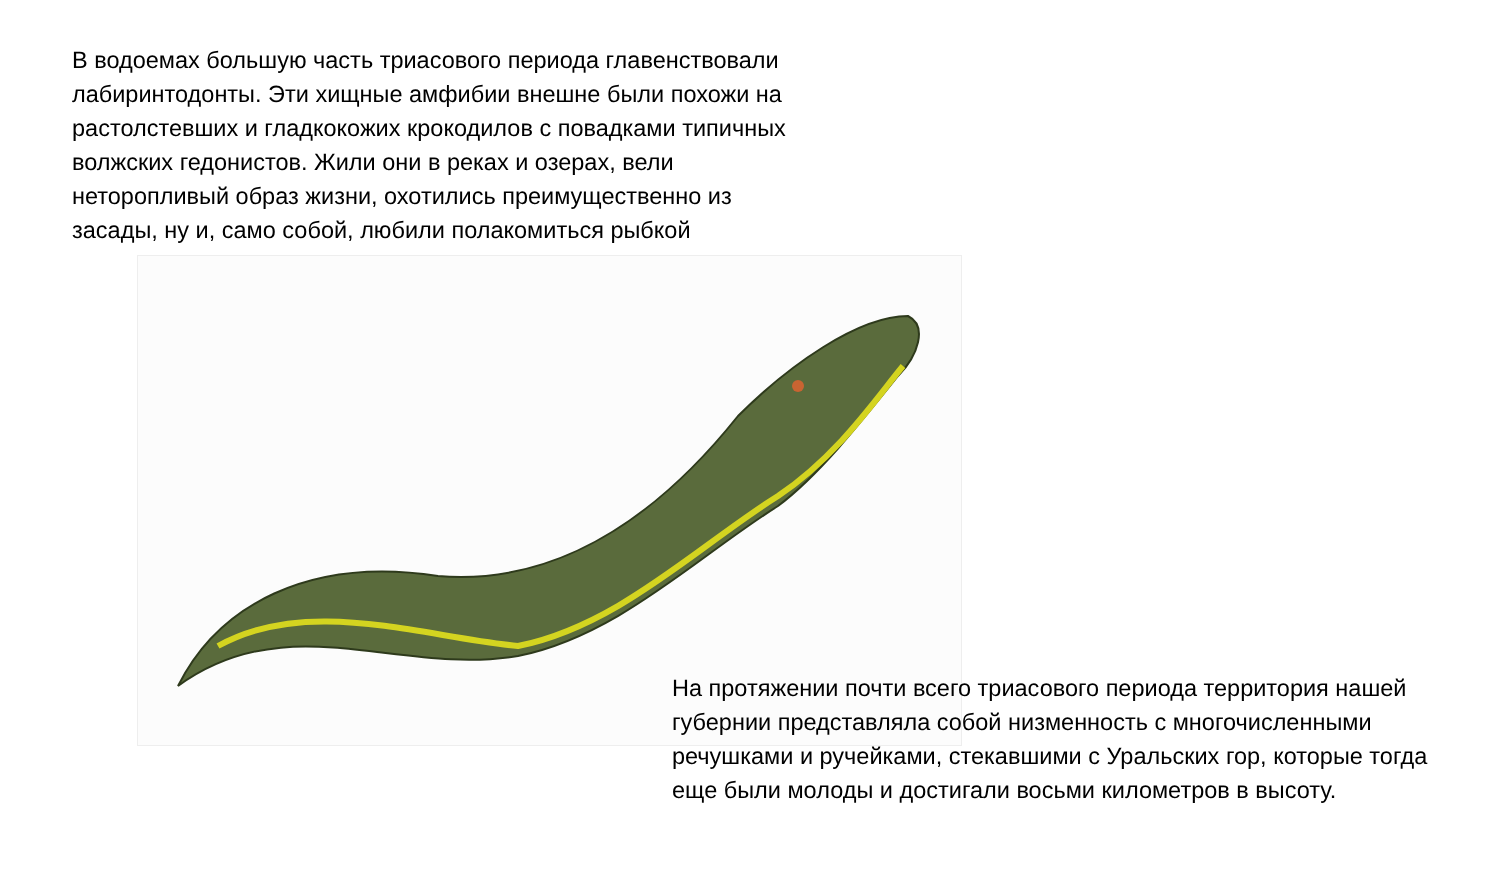В водоемах большую часть триасового периода главенствовали лабиринтодонты. Эти хищные амфибии внешне были похожи на растолстевших и гладкокожих крокодилов с повадками типичных волжских гедонистов. Жили они в реках и озерах, вели неторопливый образ жизни, охотились преимущественно из засады, ну и, само собой, любили полакомиться рыбкой
На протяжении почти всего триасового периода территория нашей губернии представляла собой низменность с многочисленными речушками и ручейками, стекавшими с Уральских гор, которые тогда еще были молоды и достигали восьми километров в высоту.